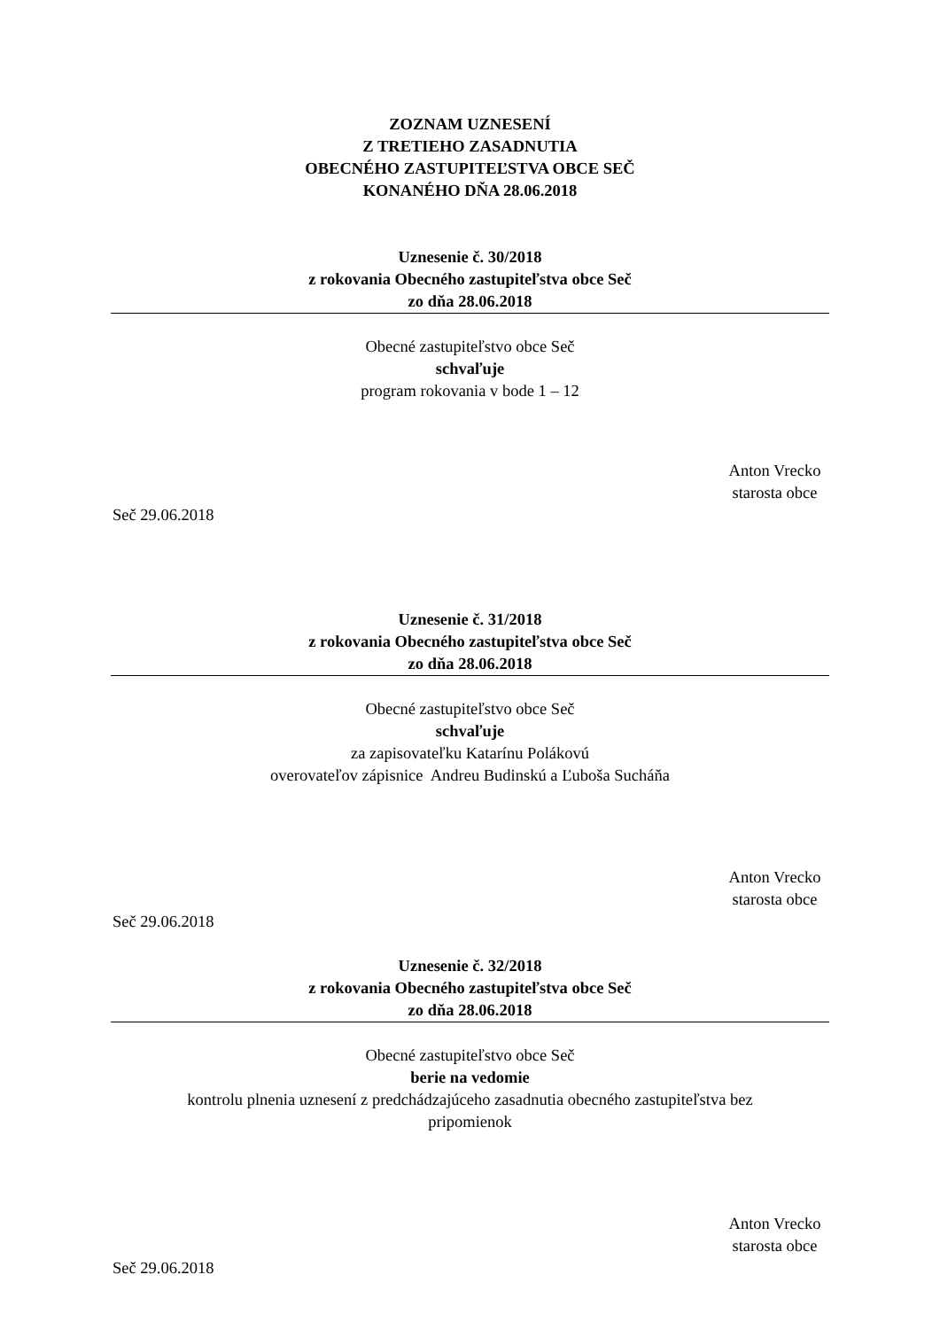ZOZNAM UZNESENÍ
Z TRETIEHO ZASADNUTIA
OBECNÉHO ZASTUPITEĽSTVA OBCE SEČ
KONANÉHO DŇA 28.06.2018
Uznesenie č. 30/2018
z rokovania Obecného zastupiteľstva obce Seč
zo dňa 28.06.2018
Obecné zastupiteľstvo obce Seč
schvaľuje
program rokovania v bode 1 – 12
Anton Vrecko
starosta obce
Seč 29.06.2018
Uznesenie č. 31/2018
z rokovania Obecného zastupiteľstva obce Seč
zo dňa 28.06.2018
Obecné zastupiteľstvo obce Seč
schvaľuje
za zapisovateľku Katarínu Polákovú
overovateľov zápisnice Andreu Budinskú a Ľuboša Sucháňa
Anton Vrecko
starosta obce
Seč 29.06.2018
Uznesenie č. 32/2018
z rokovania Obecného zastupiteľstva obce Seč
zo dňa 28.06.2018
Obecné zastupiteľstvo obce Seč
berie na vedomie
kontrolu plnenia uznesení z predchádzajúceho zasadnutia obecného zastupiteľstva bez
pripomienok
Anton Vrecko
starosta obce
Seč 29.06.2018